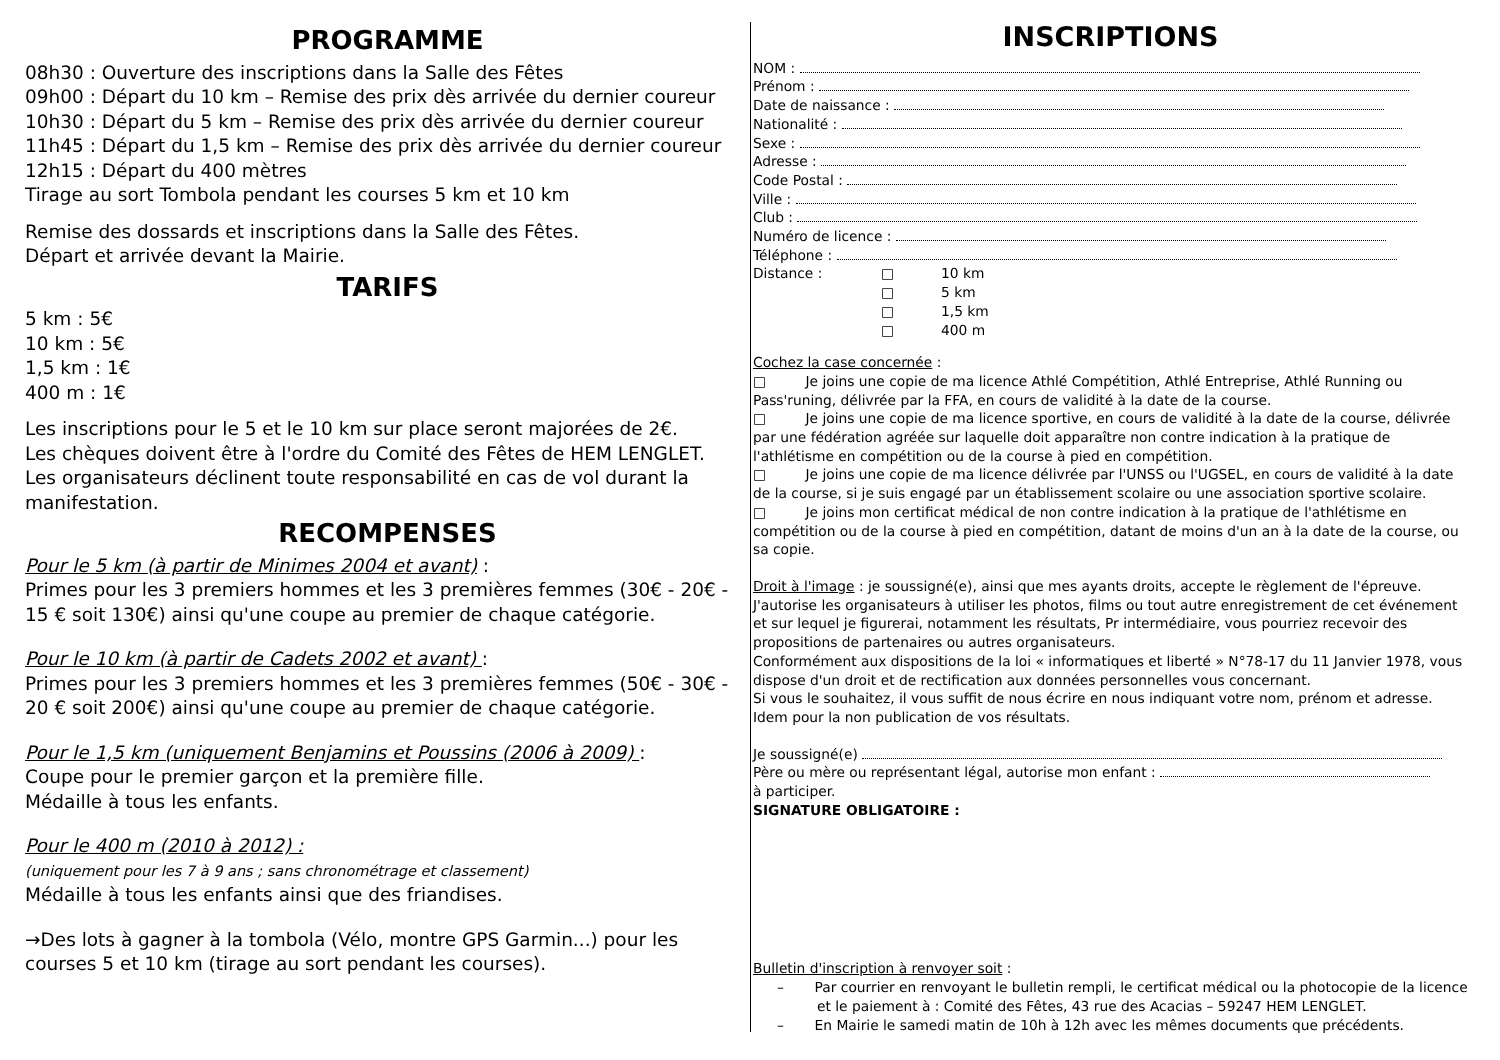PROGRAMME
08h30 : Ouverture des inscriptions dans la Salle des Fêtes
09h00 : Départ du 10 km – Remise des prix dès arrivée du dernier coureur
10h30 : Départ du 5 km – Remise des prix dès arrivée du dernier coureur
11h45 : Départ du 1,5 km – Remise des prix dès arrivée du dernier coureur
12h15 : Départ du 400 mètres
Tirage au sort Tombola pendant les courses 5 km et 10 km
Remise des dossards et inscriptions dans la Salle des Fêtes.
Départ et arrivée devant la Mairie.
TARIFS
5 km : 5€
10 km : 5€
1,5 km : 1€
400 m : 1€
Les inscriptions pour le 5 et le 10 km sur place seront majorées de 2€.
Les chèques doivent être à l'ordre du Comité des Fêtes de HEM LENGLET.
Les organisateurs déclinent toute responsabilité en cas de vol durant la manifestation.
RECOMPENSES
Pour le 5 km (à partir de Minimes 2004 et avant) :
Primes pour les 3 premiers hommes et les 3 premières femmes (30€ - 20€ - 15 € soit 130€) ainsi qu'une coupe au premier de chaque catégorie.
Pour le 10 km (à partir de Cadets 2002 et avant) :
Primes pour les 3 premiers hommes et les 3 premières femmes (50€ - 30€ - 20 € soit 200€) ainsi qu'une coupe au premier de chaque catégorie.
Pour le 1,5 km (uniquement Benjamins et Poussins (2006 à 2009) :
Coupe pour le premier garçon et la première fille.
Médaille à tous les enfants.
Pour le 400 m (2010 à 2012) :
(uniquement pour les 7 à 9 ans ; sans chronométrage et classement)
Médaille à tous les enfants ainsi que des friandises.
→Des lots à gagner à la tombola (Vélo, montre GPS Garmin...) pour les courses 5 et 10 km (tirage au sort pendant les courses).
INSCRIPTIONS
NOM :
Prénom :
Date de naissance :
Nationalité :
Sexe :
Adresse :
Code Postal :
Ville :
Club :
Numéro de licence :
Téléphone :
Distance : □ 10 km
□ 5 km
□ 1,5 km
□ 400 m
Cochez la case concernée :
□ Je joins une copie de ma licence Athlé Compétition, Athlé Entreprise, Athlé Running ou Pass'runing, délivrée par la FFA, en cours de validité à la date de la course.
□ Je joins une copie de ma licence sportive, en cours de validité à la date de la course, délivrée par une fédération agréée sur laquelle doit apparaître non contre indication à la pratique de l'athlétisme en compétition ou de la course à pied en compétition.
□ Je joins une copie de ma licence délivrée par l'UNSS ou l'UGSEL, en cours de validité à la date de la course, si je suis engagé par un établissement scolaire ou une association sportive scolaire.
□ Je joins mon certificat médical de non contre indication à la pratique de l'athlétisme en compétition ou de la course à pied en compétition, datant de moins d'un an à la date de la course, ou sa copie.
Droit à l'image : je soussigné(e), ainsi que mes ayants droits, accepte le règlement de l'épreuve. J'autorise les organisateurs à utiliser les photos, films ou tout autre enregistrement de cet événement et sur lequel je figurerai, notamment les résultats, Pr intermédiaire, vous pourriez recevoir des propositions de partenaires ou autres organisateurs.
Conformément aux dispositions de la loi « informatiques et liberté » N°78-17 du 11 Janvier 1978, vous dispose d'un droit et de rectification aux données personnelles vous concernant.
Si vous le souhaitez, il vous suffit de nous écrire en nous indiquant votre nom, prénom et adresse. Idem pour la non publication de vos résultats.
Je soussigné(e)
Père ou mère ou représentant légal, autorise mon enfant :
à participer.
SIGNATURE OBLIGATOIRE :
Bulletin d'inscription à renvoyer soit :
– Par courrier en renvoyant le bulletin rempli, le certificat médical ou la photocopie de la licence et le paiement à : Comité des Fêtes, 43 rue des Acacias – 59247 HEM LENGLET.
– En Mairie le samedi matin de 10h à 12h avec les mêmes documents que précédents.